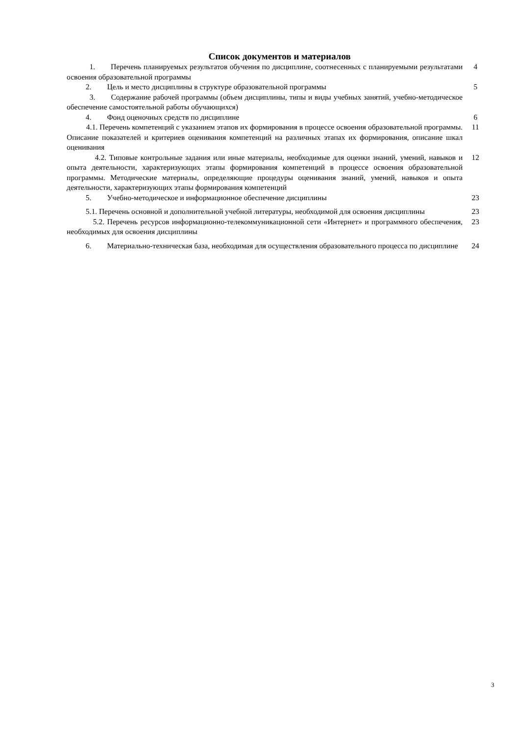Список документов и материалов
| 1. Перечень планируемых результатов обучения по дисциплине, соотнесенных с планируемыми результатами освоения образовательной программы | 4 |
| 2. Цель и место дисциплины в структуре образовательной программы | 5 |
| 3. Содержание рабочей программы (объем дисциплины, типы и виды учебных занятий, учебно-методическое обеспечение самостоятельной работы обучающихся) | |
| 4. Фонд оценочных средств по дисциплине | 6 |
| 4.1. Перечень компетенций с указанием этапов их формирования в процессе освоения образовательной программы. Описание показателей и критериев оценивания компетенций на различных этапах их формирования, описание шкал оценивания | 11 |
| 4.2. Типовые контрольные задания или иные материалы, необходимые для оценки знаний, умений, навыков и опыта деятельности, характеризующих этапы формирования компетенций в процессе освоения образовательной программы. Методические материалы, определяющие процедуры оценивания знаний, умений, навыков и опыта деятельности, характеризующих этапы формирования компетенций | 12 |
| 5. Учебно-методическое и информационное обеспечение дисциплины | 23 |
| 5.1. Перечень основной и дополнительной учебной литературы, необходимой для освоения дисциплины | 23 |
| 5.2. Перечень ресурсов информационно-телекоммуникационной сети «Интернет» и программного обеспечения, необходимых для освоения дисциплины | 23 |
| 6. Материально-техническая база, необходимая для осуществления образовательного процесса по дисциплине | 24 |
3